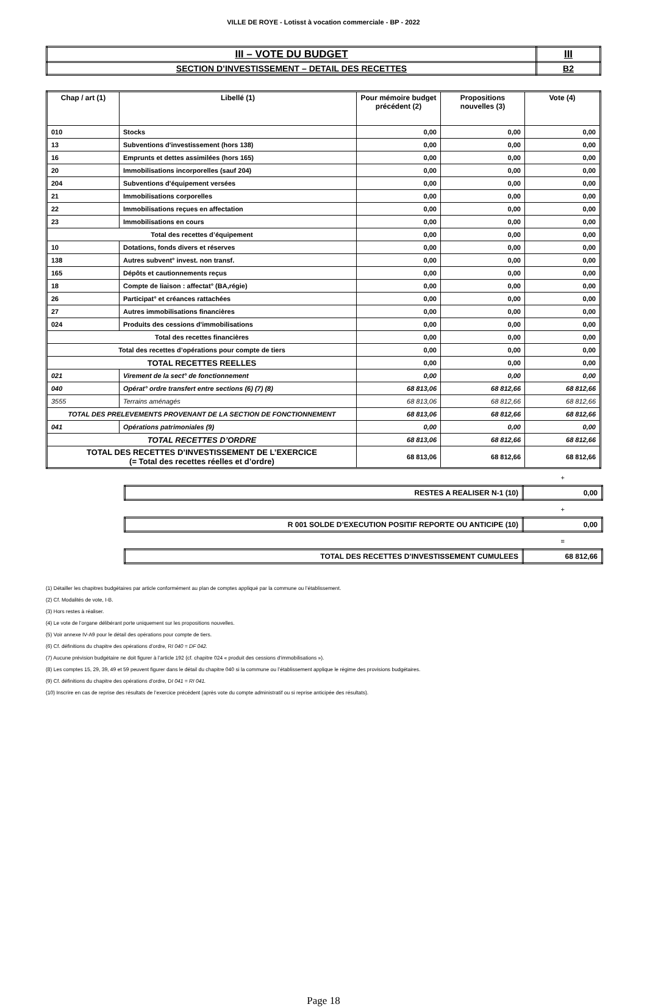VILLE DE ROYE - Lotisst à vocation commerciale - BP - 2022
| III – VOTE DU BUDGET | III |
| SECTION D’INVESTISSEMENT – DETAIL DES RECETTES | B2 |
| Chap / art (1) | Libellé (1) | Pour mémoire budget précédent (2) | Propositions nouvelles (3) | Vote (4) |
| --- | --- | --- | --- | --- |
| 010 | Stocks | 0,00 | 0,00 | 0,00 |
| 13 | Subventions d'investissement (hors 138) | 0,00 | 0,00 | 0,00 |
| 16 | Emprunts et dettes assimilées (hors 165) | 0,00 | 0,00 | 0,00 |
| 20 | Immobilisations incorporelles (sauf 204) | 0,00 | 0,00 | 0,00 |
| 204 | Subventions d'équipement versées | 0,00 | 0,00 | 0,00 |
| 21 | Immobilisations corporelles | 0,00 | 0,00 | 0,00 |
| 22 | Immobilisations reçues en affectation | 0,00 | 0,00 | 0,00 |
| 23 | Immobilisations en cours | 0,00 | 0,00 | 0,00 |
| Total des recettes d’équipement | | 0,00 | 0,00 | 0,00 |
| 10 | Dotations, fonds divers et réserves | 0,00 | 0,00 | 0,00 |
| 138 | Autres subvent° invest. non transf. | 0,00 | 0,00 | 0,00 |
| 165 | Dépôts et cautionnements reçus | 0,00 | 0,00 | 0,00 |
| 18 | Compte de liaison : affectat° (BA,régie) | 0,00 | 0,00 | 0,00 |
| 26 | Participat° et créances rattachées | 0,00 | 0,00 | 0,00 |
| 27 | Autres immobilisations financières | 0,00 | 0,00 | 0,00 |
| 024 | Produits des cessions d'immobilisations | 0,00 | 0,00 | 0,00 |
| Total des recettes financières | | 0,00 | 0,00 | 0,00 |
| Total des recettes d’opérations pour compte de tiers | | 0,00 | 0,00 | 0,00 |
| TOTAL RECETTES REELLES | | 0,00 | 0,00 | 0,00 |
| 021 | Virement de la sect° de fonctionnement | 0,00 | 0,00 | 0,00 |
| 040 | Opérat° ordre transfert entre sections (6) (7) (8) | 68 813,06 | 68 812,66 | 68 812,66 |
| 3555 | Terrains aménagés | 68 813,06 | 68 812,66 | 68 812,66 |
| TOTAL DES PRELEVEMENTS PROVENANT DE LA SECTION DE FONCTIONNEMENT | | 68 813,06 | 68 812,66 | 68 812,66 |
| 041 | Opérations patrimoniales (9) | 0,00 | 0,00 | 0,00 |
| TOTAL RECETTES D’ORDRE | | 68 813,06 | 68 812,66 | 68 812,66 |
| TOTAL DES RECETTES D’INVESTISSEMENT DE L’EXERCICE (= Total des recettes réelles et d’ordre) | | 68 813,06 | 68 812,66 | 68 812,66 |
+
| RESTES A REALISER N-1 (10) | 0,00 |
+
| R 001 SOLDE D’EXECUTION POSITIF REPORTE OU ANTICIPE (10) | 0,00 |
=
| TOTAL DES RECETTES D’INVESTISSEMENT CUMULEES | 68 812,66 |
(1) Détailler les chapitres budgétaires par article conformément au plan de comptes appliqué par la commune ou l’établissement.
(2) Cf. Modalités de vote, I-B.
(3) Hors restes à réaliser.
(4) Le vote de l’organe délibérant porte uniquement sur les propositions nouvelles.
(5) Voir annexe IV-A9 pour le détail des opérations pour compte de tiers.
(6) Cf. définitions du chapitre des opérations d’ordre, RI 040 = DF 042.
(7) Aucune prévision budgétaire ne doit figurer à l’article 192 (cf. chapitre 024 « produit des cessions d‘immobilisations »).
(8) Les comptes 15, 29, 39, 49 et 59 peuvent figurer dans le détail du chapitre 040 si la commune ou l’établissement applique le régime des provisions budgétaires.
(9) Cf. définitions du chapitre des opérations d’ordre, DI 041 = RI 041.
(10) Inscrire en cas de reprise des résultats de l’exercice précédent (après vote du compte administratif ou si reprise anticipée des résultats).
Page 18